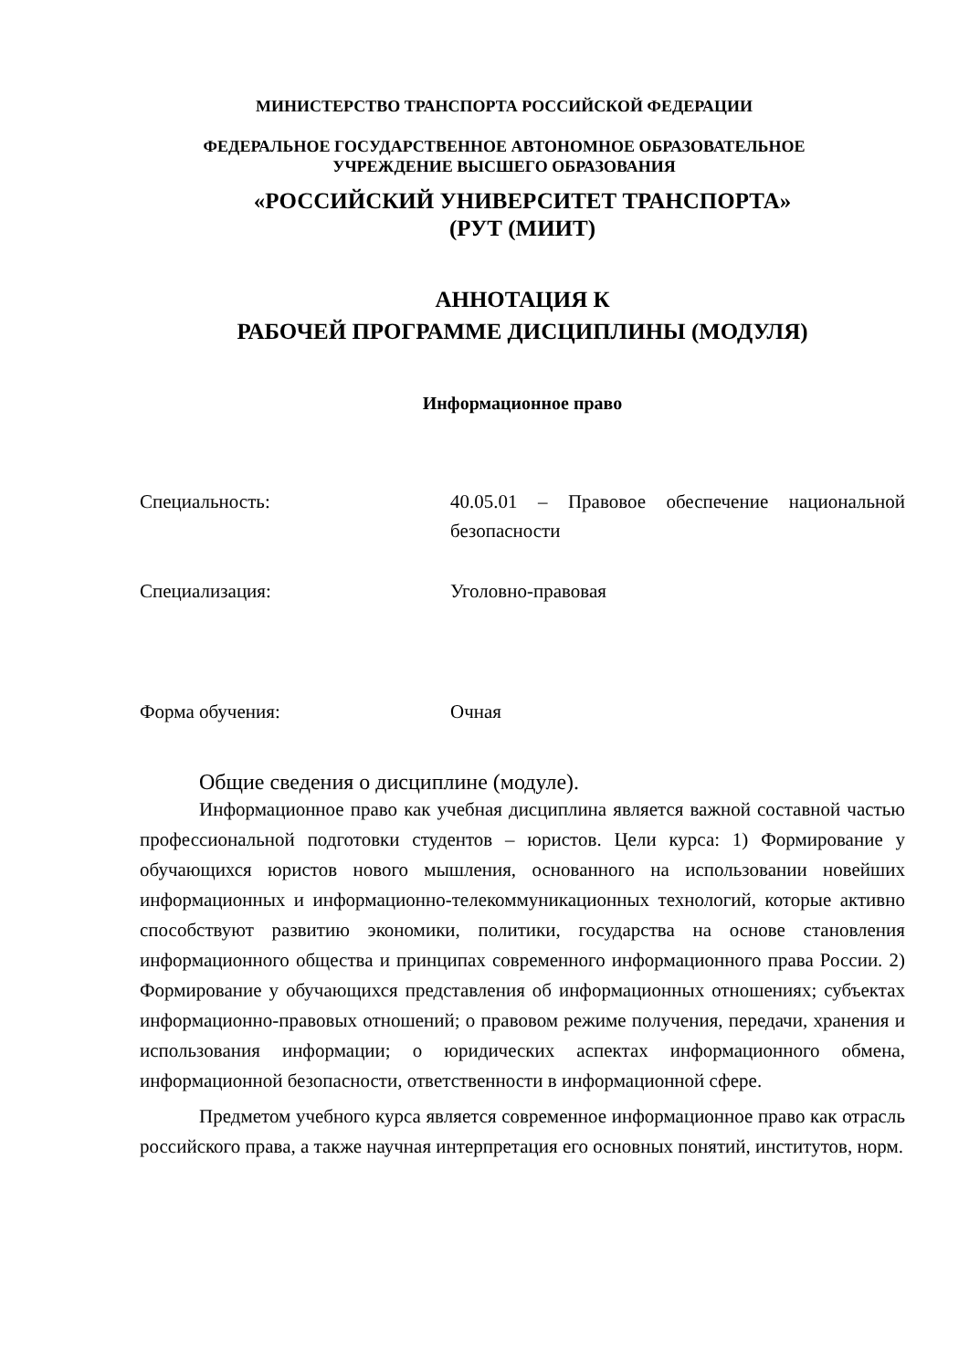МИНИСТЕРСТВО ТРАНСПОРТА РОССИЙСКОЙ ФЕДЕРАЦИИ
ФЕДЕРАЛЬНОЕ ГОСУДАРСТВЕННОЕ АВТОНОМНОЕ ОБРАЗОВАТЕЛЬНОЕ
УЧРЕЖДЕНИЕ ВЫСШЕГО ОБРАЗОВАНИЯ
«РОССИЙСКИЙ УНИВЕРСИТЕТ ТРАНСПОРТА»
(РУТ (МИИТ)
АННОТАЦИЯ К
РАБОЧЕЙ ПРОГРАММЕ ДИСЦИПЛИНЫ (МОДУЛЯ)
Информационное право
Специальность: 40.05.01 – Правовое обеспечение национальной безопасности
Специализация: Уголовно-правовая
Форма обучения: Очная
Общие сведения о дисциплине (модуле).
Информационное право как учебная дисциплина является важной составной частью профессиональной подготовки студентов – юристов. Цели курса: 1) Формирование у обучающихся юристов нового мышления, основанного на использовании новейших информационных и информационно-телекоммуникационных технологий, которые активно способствуют развитию экономики, политики, государства на основе становления информационного общества и принципах современного информационного права России. 2) Формирование у обучающихся представления об информационных отношениях; субъектах информационно-правовых отношений; о правовом режиме получения, передачи, хранения и использования информации; о юридических аспектах информационного обмена, информационной безопасности, ответственности в информационной сфере.
Предметом учебного курса является современное информационное право как отрасль российского права, а также научная интерпретация его основных понятий, институтов, норм.